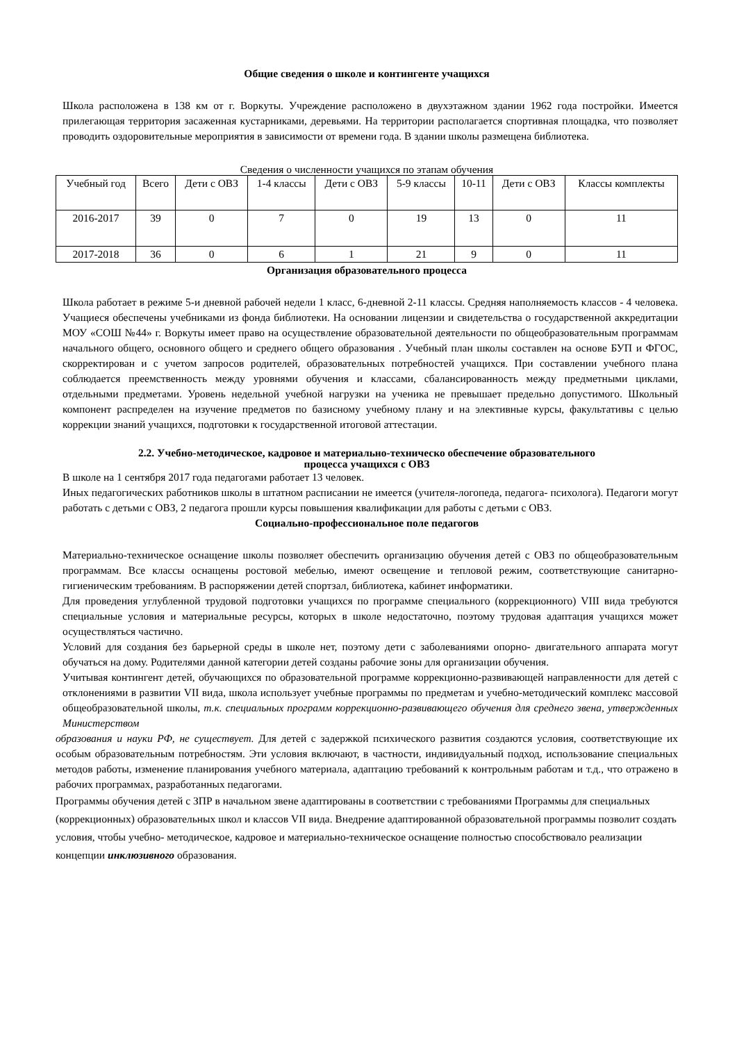Общие сведения о школе и контингенте учащихся
Школа расположена в 138 км от г. Воркуты. Учреждение расположено в двухэтажном здании 1962 года постройки. Имеется прилегающая территория засаженная кустарниками, деревьями. На территории располагается спортивная площадка, что позволяет проводить оздоровительные мероприятия в зависимости от времени года. В здании школы размещена библиотека.
Сведения о численности учащихся по этапам обучения
| Учебный год | Всего | Дети с ОВЗ | 1-4 классы | Дети с ОВЗ | 5-9 классы | 10-11 | Дети с ОВЗ | Классы комплекты |
| 2016-2017 | 39 | 0 | 7 | 0 | 19 | 13 | 0 | 11 |
| 2017-2018 | 36 | 0 | 6 | 1 | 21 | 9 | 0 | 11 |
Организация образовательного процесса
Школа работает в режиме 5-и дневной рабочей недели 1 класс, 6-дневной 2-11 классы. Средняя наполняемость классов - 4 человека. Учащиеся обеспечены учебниками из фонда библиотеки. На основании лицензии и свидетельства о государственной аккредитации МОУ «СОШ №44» г. Воркуты имеет право на осуществление образовательной деятельности по общеобразовательным программам начального общего, основного общего и среднего общего образования . Учебный план школы составлен на основе БУП и ФГОС, скорректирован и с учетом запросов родителей, образовательных потребностей учащихся. При составлении учебного плана соблюдается преемственность между уровнями обучения и классами, сбалансированность между предметными циклами, отдельными предметами. Уровень недельной учебной нагрузки на ученика не превышает предельно допустимого. Школьный компонент распределен на изучение предметов по базисному учебному плану и на элективные курсы, факультативы с целью коррекции знаний учащихся, подготовки к государственной итоговой аттестации.
2.2. Учебно-методическое, кадровое и материально-техническо обеспечение образовательного
процесса учащихся с ОВЗ
В школе на 1 сентября 2017 года педагогами работает 13 человек.
Иных педагогических работников школы в штатном расписании не имеется (учителя-логопеда, педагога- психолога). Педагоги могут работать с детьми с ОВЗ, 2 педагога прошли курсы повышения квалификации для работы с детьми с ОВЗ.
Социально-профессиональное поле педагогов
Материально-техническое оснащение школы позволяет обеспечить организацию обучения детей с ОВЗ по общеобразовательным программам. Все классы оснащены ростовой мебелью, имеют освещение и тепловой режим, соответствующие санитарно-гигиеническим требованиям. В распоряжении детей спортзал, библиотека, кабинет информатики.
Для проведения углубленной трудовой подготовки учащихся по программе специального (коррекционного) VIII вида требуются специальные условия и материальные ресурсы, которых в школе недостаточно, поэтому трудовая адаптация учащихся может осуществляться частично.
Условий для создания без барьерной среды в школе нет, поэтому дети с заболеваниями опорно- двигательного аппарата могут обучаться на дому. Родителями данной категории детей созданы рабочие зоны для организации обучения.
Учитывая контингент детей, обучающихся по образовательной программе коррекционно-развивающей направленности для детей с отклонениями в развитии VII вида, школа использует учебные программы по предметам и учебно-методический комплекс массовой общеобразовательной школы, т.к. специальных программ коррекционно-развивающего обучения для среднего звена, утвержденных Министерством
образования и науки РФ, не существует. Для детей с задержкой психического развития создаются условия, соответствующие их особым образовательным потребностям. Эти условия включают, в частности, индивидуальный подход, использование специальных методов работы, изменение планирования учебного материала, адаптацию требований к контрольным работам и т.д., что отражено в рабочих программах, разработанных педагогами.
Программы обучения детей с ЗПР в начальном звене адаптированы в соответствии с требованиями Программы для специальных (коррекционных) образовательных школ и классов VII вида. Внедрение адаптированной образовательной программы позволит создать условия, чтобы учебно- методическое, кадровое и материально-техническое оснащение полностью способствовало реализации концепции инклюзивного образования.